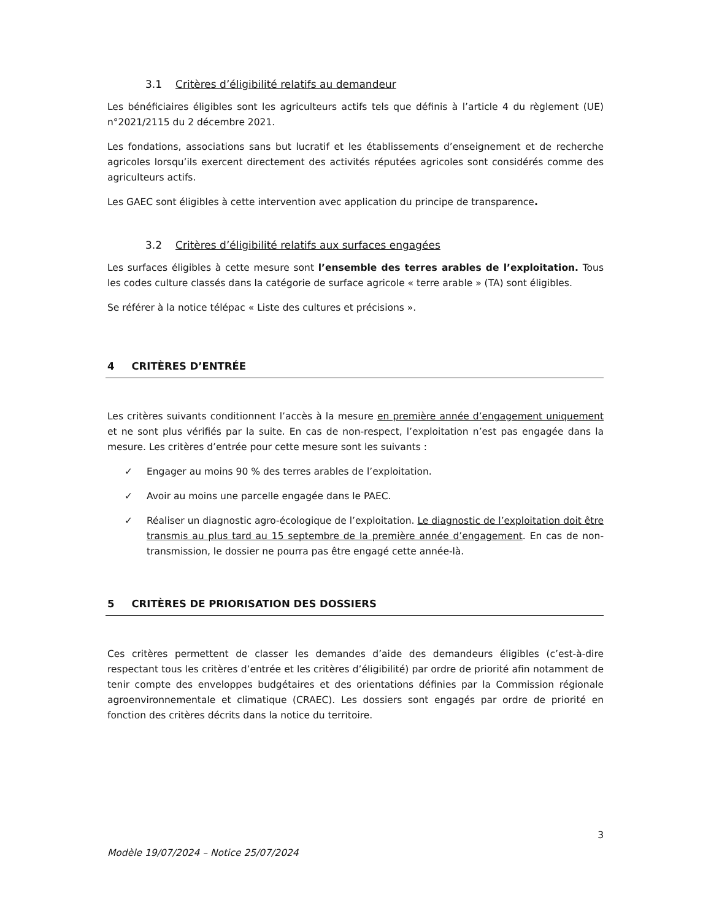3.1 Critères d’éligibilité relatifs au demandeur
Les bénéficiaires éligibles sont les agriculteurs actifs tels que définis à l’article 4 du règlement (UE) n°2021/2115 du 2 décembre 2021.
Les fondations, associations sans but lucratif et les établissements d’enseignement et de recherche agricoles lorsqu’ils exercent directement des activités réputées agricoles sont considérés comme des agriculteurs actifs.
Les GAEC sont éligibles à cette intervention avec application du principe de transparence.
3.2 Critères d’éligibilité relatifs aux surfaces engagées
Les surfaces éligibles à cette mesure sont l’ensemble des terres arables de l’exploitation. Tous les codes culture classés dans la catégorie de surface agricole « terre arable » (TA) sont éligibles.
Se référer à la notice télépac « Liste des cultures et précisions ».
4 CRITÈRES D’ENTRÉE
Les critères suivants conditionnent l’accès à la mesure en première année d’engagement uniquement et ne sont plus vérifiés par la suite. En cas de non-respect, l’exploitation n’est pas engagée dans la mesure. Les critères d’entrée pour cette mesure sont les suivants :
✓ Engager au moins 90 % des terres arables de l’exploitation.
✓ Avoir au moins une parcelle engagée dans le PAEC.
✓ Réaliser un diagnostic agro-écologique de l’exploitation. Le diagnostic de l’exploitation doit être transmis au plus tard au 15 septembre de la première année d’engagement. En cas de non-transmission, le dossier ne pourra pas être engagé cette année-là.
5 CRITÈRES DE PRIORISATION DES DOSSIERS
Ces critères permettent de classer les demandes d’aide des demandeurs éligibles (c’est-à-dire respectant tous les critères d’entrée et les critères d’éligibilité) par ordre de priorité afin notamment de tenir compte des enveloppes budgétaires et des orientations définies par la Commission régionale agroenvironnementale et climatique (CRAEC). Les dossiers sont engagés par ordre de priorité en fonction des critères décrits dans la notice du territoire.
3
Modèle 19/07/2024 – Notice 25/07/2024